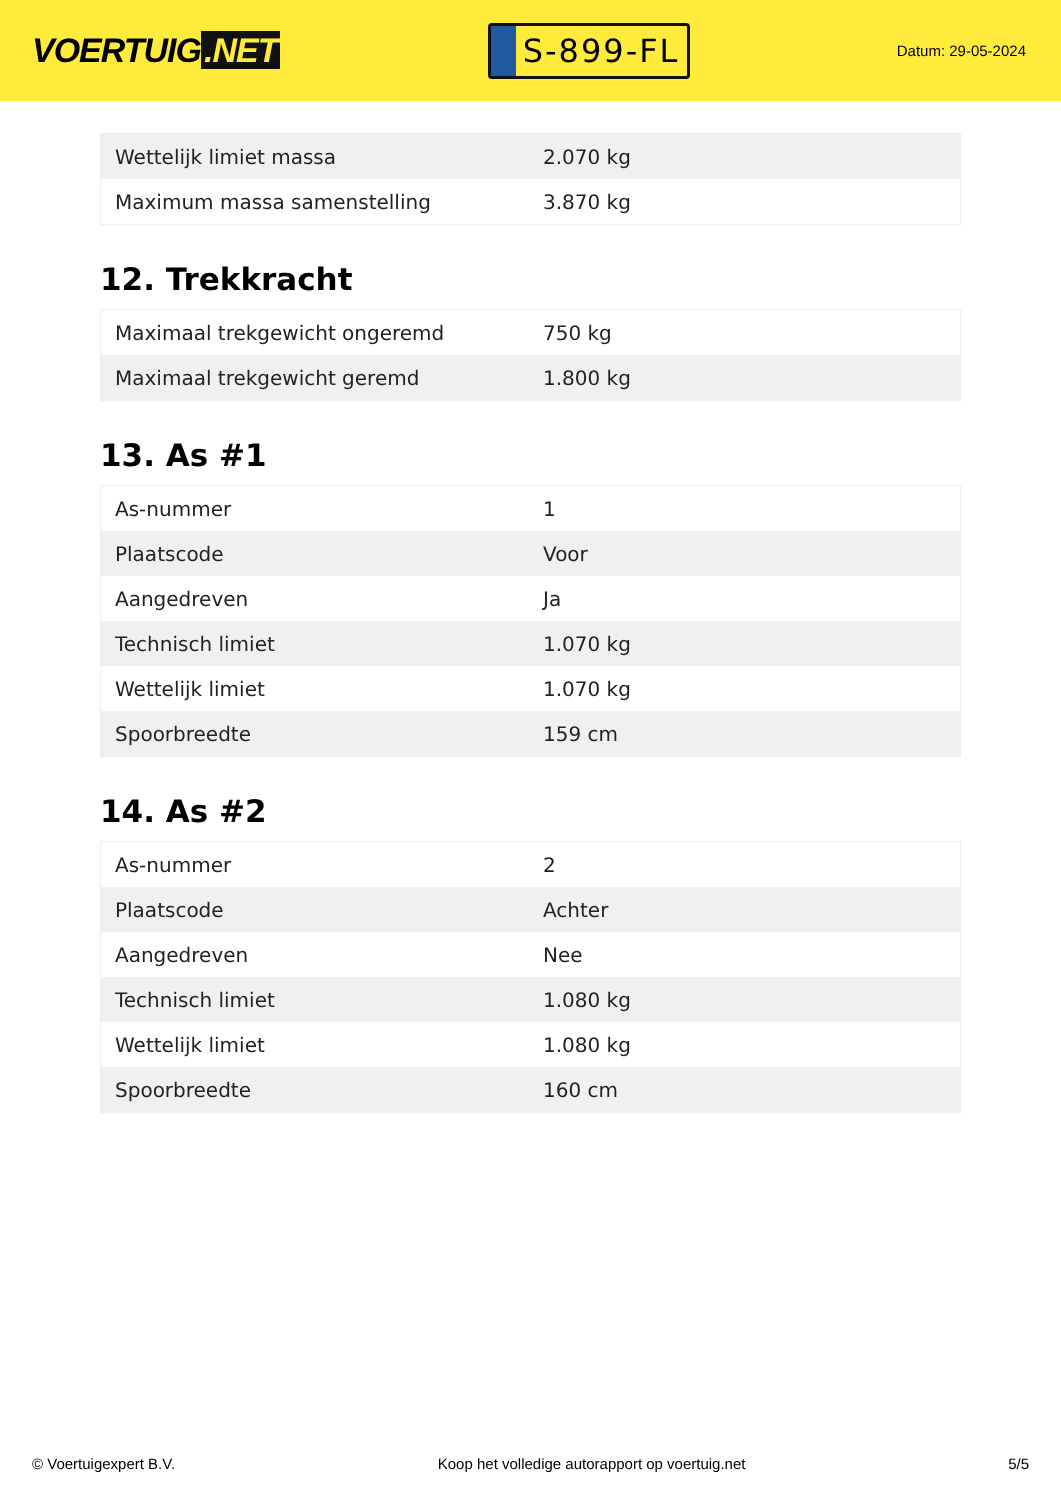VOERTUIG.NET
S-899-FL
Datum: 29-05-2024
| Wettelijk limiet massa | 2.070 kg |
| Maximum massa samenstelling | 3.870 kg |
12. Trekkracht
| Maximaal trekgewicht ongeremd | 750 kg |
| Maximaal trekgewicht geremd | 1.800 kg |
13. As #1
| As-nummer | 1 |
| Plaatscode | Voor |
| Aangedreven | Ja |
| Technisch limiet | 1.070 kg |
| Wettelijk limiet | 1.070 kg |
| Spoorbreedte | 159 cm |
14. As #2
| As-nummer | 2 |
| Plaatscode | Achter |
| Aangedreven | Nee |
| Technisch limiet | 1.080 kg |
| Wettelijk limiet | 1.080 kg |
| Spoorbreedte | 160 cm |
© Voertuigexpert B.V. Koop het volledige autorapport op voertuig.net 5/5